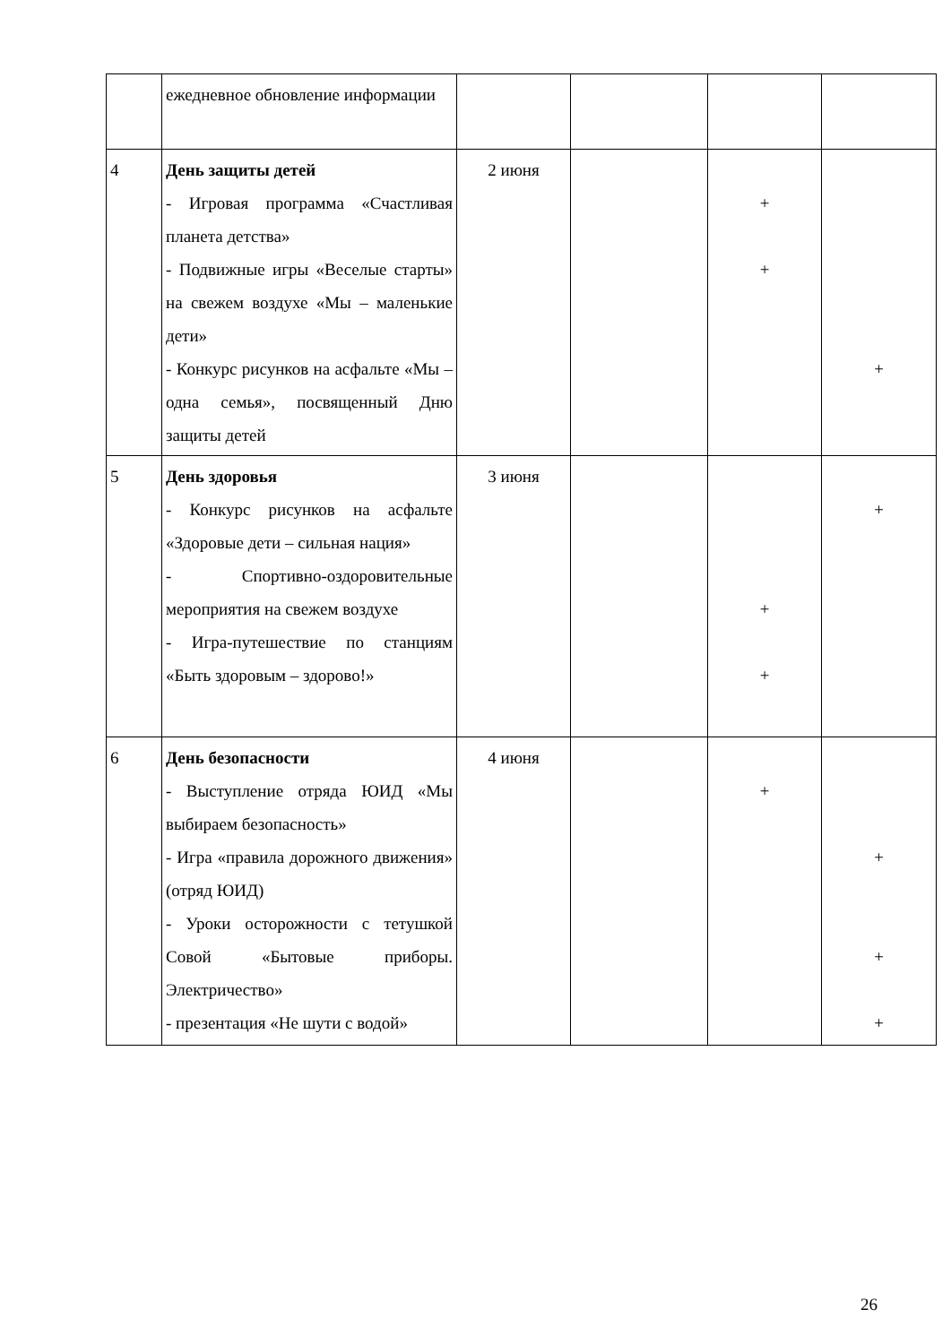| | ежедневное обновление информации | | | | |
| 4 | День защиты детей - Игровая программа «Счастливая планета детства» - Подвижные игры «Веселые старты» на свежем воздухе «Мы – маленькие дети» - Конкурс рисунков на асфальте «Мы – одна семья», посвященный Дню защиты детей | 2 июня | | + + | + |
| 5 | День здоровья - Конкурс рисунков на асфальте «Здоровые дети – сильная нация» - Спортивно-оздоровительные мероприятия на свежем воздухе - Игра-путешествие по станциям «Быть здоровым – здорово!» | 3 июня | | + + | + |
| 6 | День безопасности - Выступление отряда ЮИД «Мы выбираем безопасность» - Игра «правила дорожного движения» (отряд ЮИД) - Уроки осторожности с тетушкой Совой «Бытовые приборы. Электричество» - презентация «Не шути с водой» | 4 июня | | + | + + + |
26